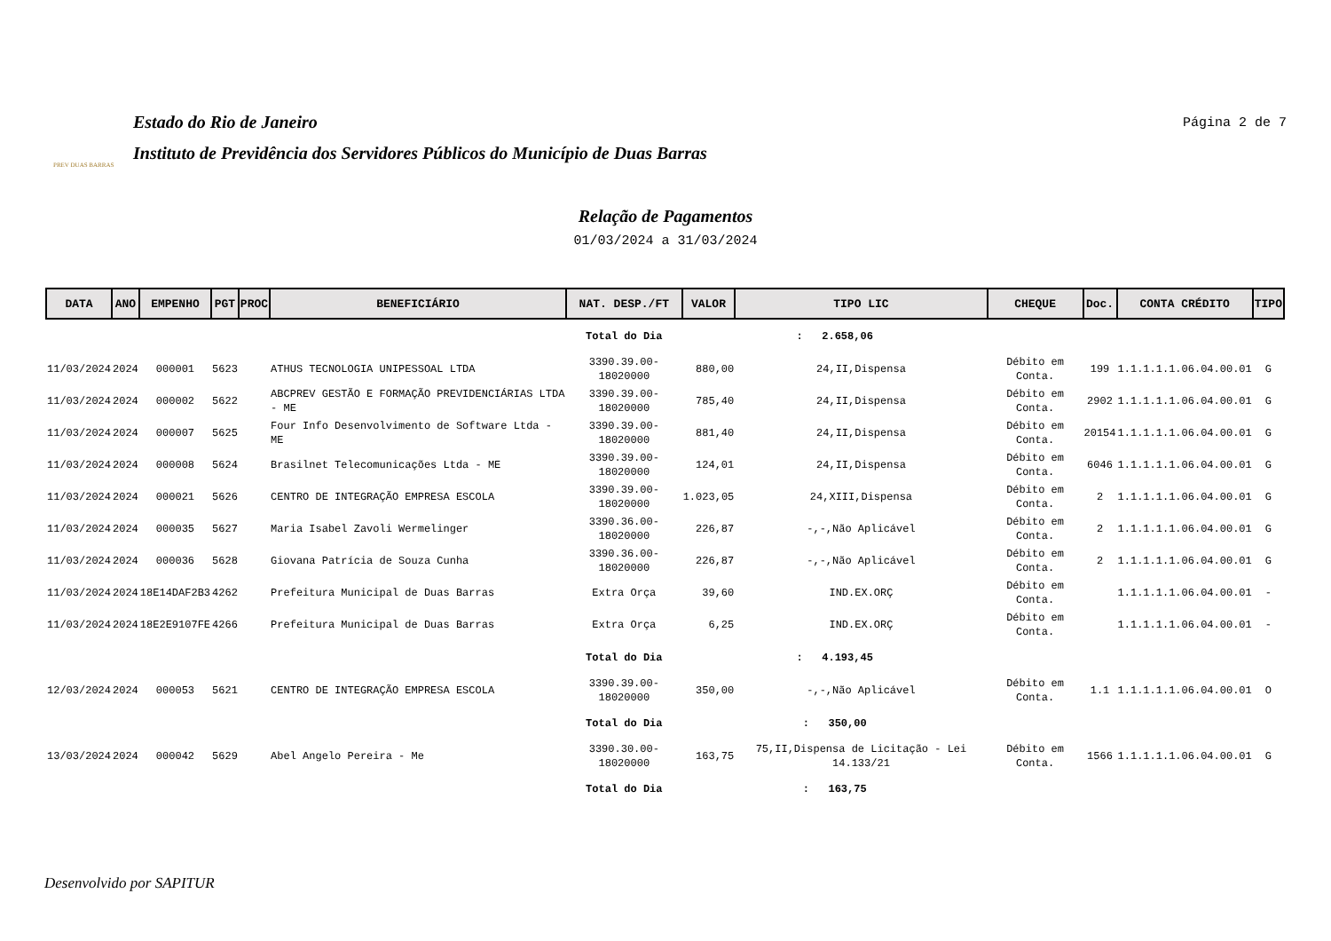PREV DUAS BARRAS
Estado do Rio de Janeiro
Instituto de Previdência dos Servidores Públicos do Município de Duas Barras
Página 2 de 7
Relação de Pagamentos
01/03/2024 a 31/03/2024
| DATA | ANO | EMPENHO | PGT | PROC | BENEFICIÁRIO | NAT. DESP./FT | VALOR | TIPO LIC | CHEQUE | Doc. | CONTA CRÉDITO | TIPO |
| --- | --- | --- | --- | --- | --- | --- | --- | --- | --- | --- | --- | --- |
| | | | | | | Total do Dia | : 2.658,06 | | | | | |
| 11/03/2024 | 2024 | 000001 | 5623 | | ATHUS TECNOLOGIA UNIPESSOAL LTDA | 3390.39.00-18020000 | 880,00 | 24,II,Dispensa | Débito em Conta. | 199 | 1.1.1.1.1.06.04.00.01 | G |
| 11/03/2024 | 2024 | 000002 | 5622 | | ABCPREV GESTÃO E FORMAÇÃO PREVIDENCIÁRIAS LTDA - ME | 3390.39.00-18020000 | 785,40 | 24,II,Dispensa | Débito em Conta. | 2902 | 1.1.1.1.1.06.04.00.01 | G |
| 11/03/2024 | 2024 | 000007 | 5625 | | Four Info Desenvolvimento de Software Ltda - ME | 3390.39.00-18020000 | 881,40 | 24,II,Dispensa | Débito em Conta. | 20154 | 1.1.1.1.1.06.04.00.01 | G |
| 11/03/2024 | 2024 | 000008 | 5624 | | Brasilnet Telecomunicações Ltda - ME | 3390.39.00-18020000 | 124,01 | 24,II,Dispensa | Débito em Conta. | 6046 | 1.1.1.1.1.06.04.00.01 | G |
| 11/03/2024 | 2024 | 000021 | 5626 | | CENTRO DE INTEGRAÇÃO EMPRESA ESCOLA | 3390.39.00-18020000 | 1.023,05 | 24,XIII,Dispensa | Débito em Conta. | 2 | 1.1.1.1.1.06.04.00.01 | G |
| 11/03/2024 | 2024 | 000035 | 5627 | | Maria Isabel Zavoli Wermelinger | 3390.36.00-18020000 | 226,87 | -,-,Não Aplicável | Débito em Conta. | 2 | 1.1.1.1.1.06.04.00.01 | G |
| 11/03/2024 | 2024 | 000036 | 5628 | | Giovana Patrícia de Souza Cunha | 3390.36.00-18020000 | 226,87 | -,-,Não Aplicável | Débito em Conta. | 2 | 1.1.1.1.1.06.04.00.01 | G |
| 11/03/2024 | 2024 | 18E14DAF2B3 | 4262 | | Prefeitura Municipal de Duas Barras | Extra Orça | 39,60 | IND.EX.ORÇ | Débito em Conta. | | 1.1.1.1.1.06.04.00.01 | - |
| 11/03/2024 | 2024 | 18E2E9107FE | 4266 | | Prefeitura Municipal de Duas Barras | Extra Orça | 6,25 | IND.EX.ORÇ | Débito em Conta. | | 1.1.1.1.1.06.04.00.01 | - |
| | | | | | | Total do Dia | : 4.193,45 | | | | | |
| 12/03/2024 | 2024 | 000053 | 5621 | | CENTRO DE INTEGRAÇÃO EMPRESA ESCOLA | 3390.39.00-18020000 | 350,00 | -,-,Não Aplicável | Débito em Conta. | 1.1 | 1.1.1.1.1.06.04.00.01 | O |
| | | | | | | Total do Dia | : 350,00 | | | | | |
| 13/03/2024 | 2024 | 000042 | 5629 | | Abel Angelo Pereira - Me | 3390.30.00-18020000 | 163,75 | 75,II,Dispensa de Licitação - Lei 14.133/21 | Débito em Conta. | 1566 | 1.1.1.1.1.06.04.00.01 | G |
| | | | | | | Total do Dia | : 163,75 | | | | | |
Desenvolvido por SAPITUR